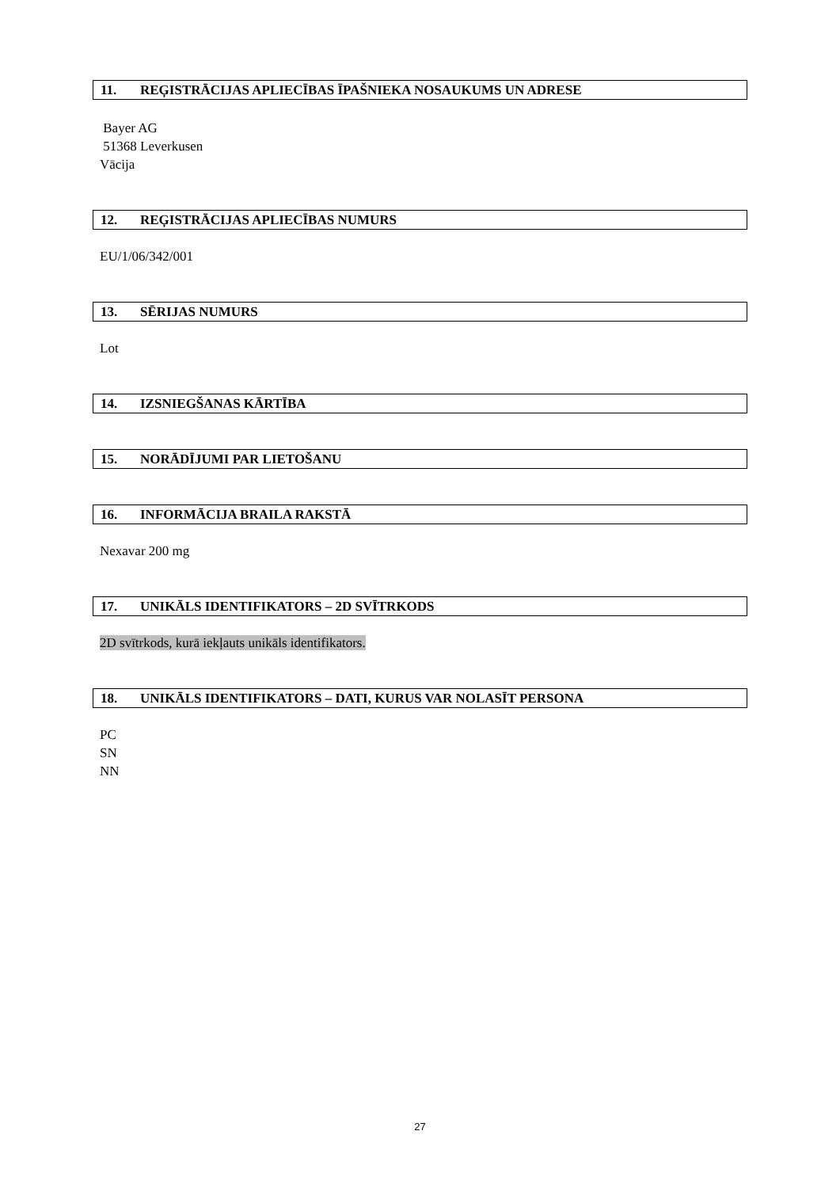11. REĢISTRĀCIJAS APLIECĪBAS ĪPAŠNIEKA NOSAUKUMS UN ADRESE
Bayer AG
51368 Leverkusen
Vācija
12. REĢISTRĀCIJAS APLIECĪBAS NUMURS
EU/1/06/342/001
13. SĒRIJAS NUMURS
Lot
14. IZSNIEGŠANAS KĀRTĪBA
15. NORĀDĪJUMI PAR LIETOŠANU
16. INFORMĀCIJA BRAILA RAKSTĀ
Nexavar 200 mg
17. UNIKĀLS IDENTIFIKATORS – 2D SVĪTRKODS
2D svītrkods, kurā iekļauts unikāls identifikators.
18. UNIKĀLS IDENTIFIKATORS – DATI, KURUS VAR NOLASĪT PERSONA
PC
SN
NN
27